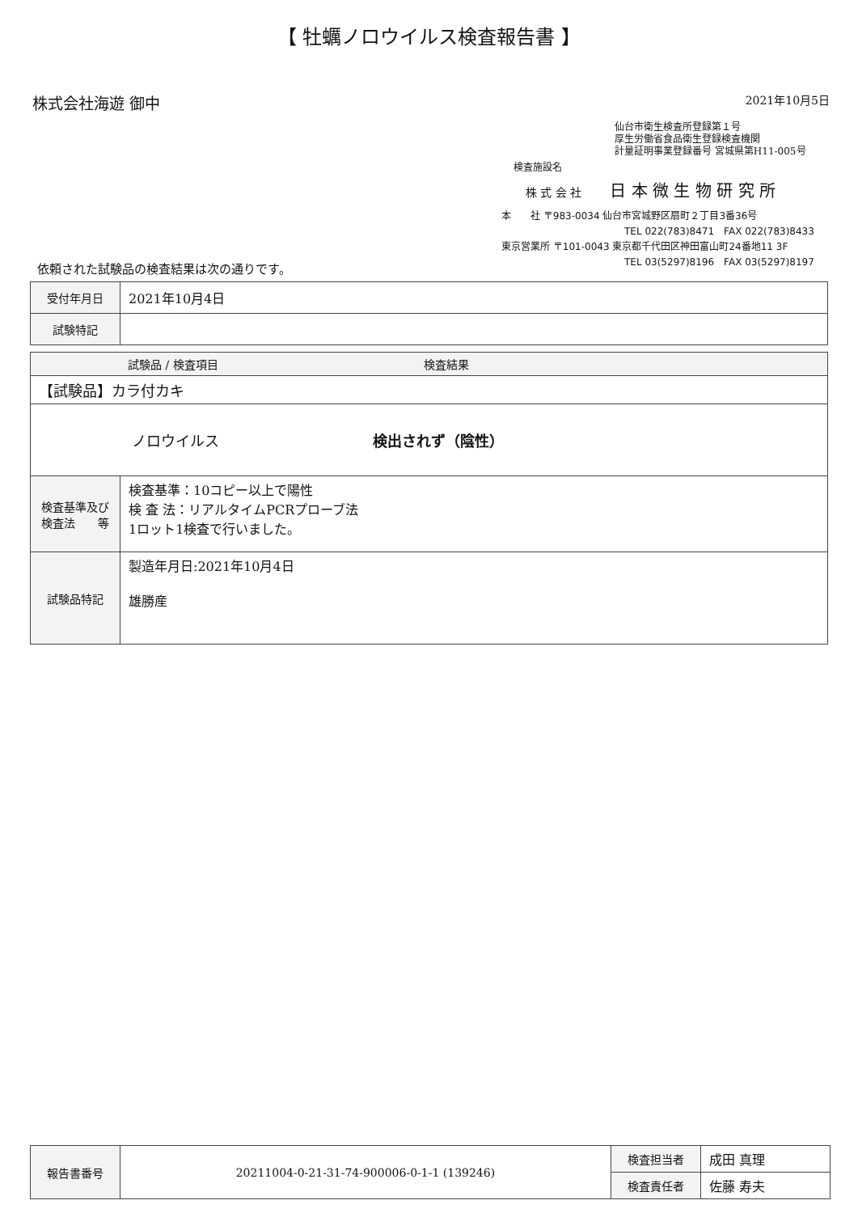【 牡蠣ノロウイルス検査報告書 】
株式会社海遊 御中 2021年10月5日
仙台市衛生検査所登録第１号
厚生労働省食品衛生登録検査機関
計量証明事業登録番号 宮城県第H11-005号
検査施設名
株 式 会 社 日 本 微 生 物 研 究 所
本　　社 〒983-0034 仙台市宮城野区扇町２丁目3番36号
TEL 022(783)8471　FAX 022(783)8433
東京営業所 〒101-0043 東京都千代田区神田富山町24番地11 3F
TEL 03(5297)8196　FAX 03(5297)8197
依頼された試験品の検査結果は次の通りです。
| 受付年月日 | 2021年10月4日 |
| 試験特記 | |
| 試験品 / 検査項目 検査結果 | |
| --- | --- |
| 【試験品】カラ付カキ | |
| ノロウイルス 検出されず（陰性） | |
| 検査基準及び 検査法 等 | 検査基準：10コピー以上で陽性 検 査 法：リアルタイムPCRプローブ法 1ロット1検査で行いました。 |
| 試験品特記 | 製造年月日:2021年10月4日 雄勝産 |
| 報告書番号 | 20211004-0-21-31-74-900006-0-1-1 (139246) | 検査担当者 | 成田 真理 |
| | | 検査責任者 | 佐藤 寿夫 |